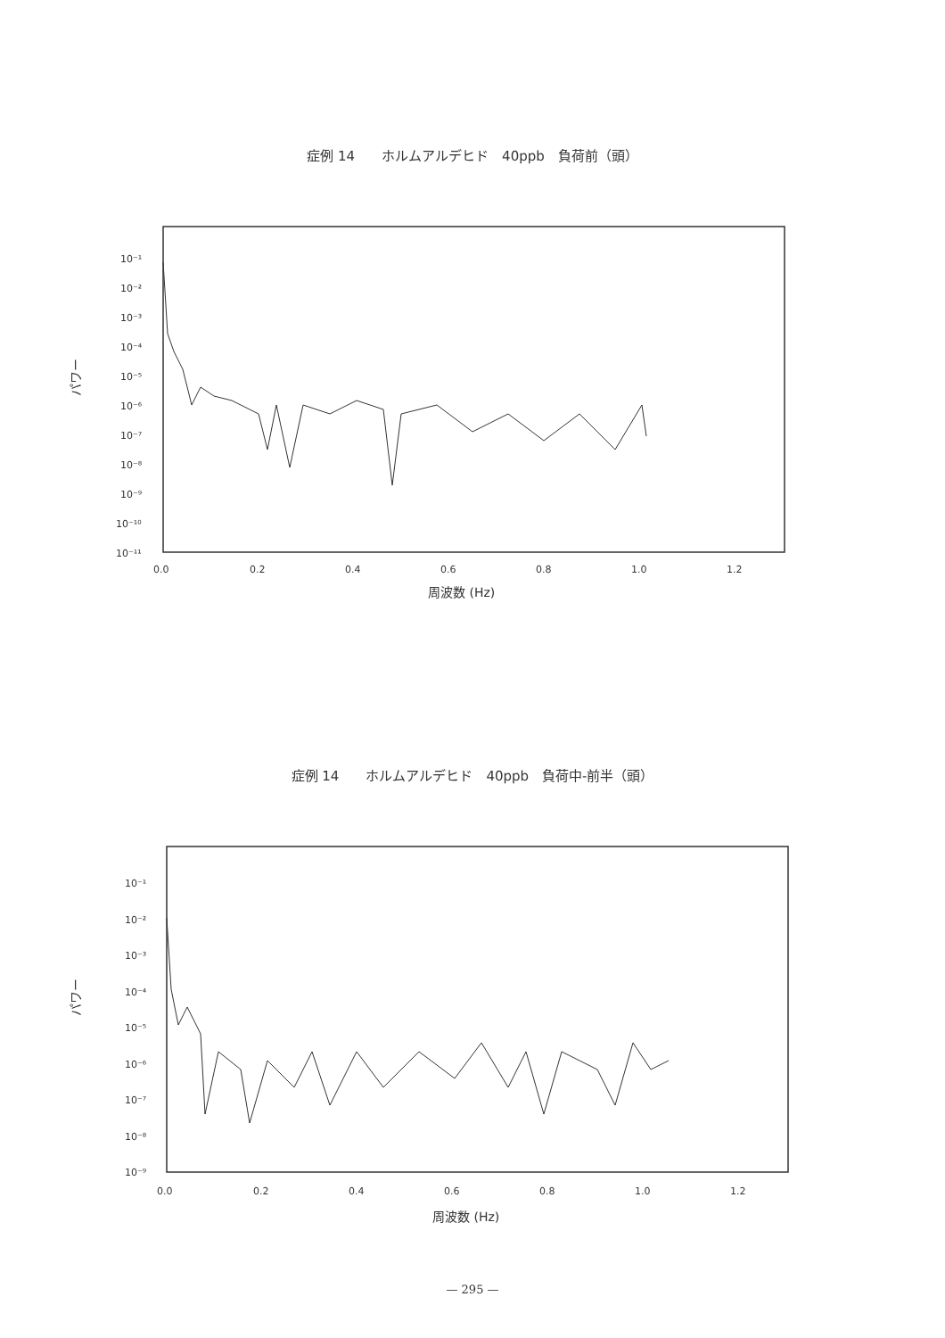症例 14　　ホルムアルデヒド　40ppb　負荷前（頭）
パワー
10⁻¹
10⁻²
10⁻³
10⁻⁴
10⁻⁵
10⁻⁶
10⁻⁷
10⁻⁸
10⁻⁹
10⁻¹⁰
10⁻¹¹
0.0
0.2
0.4
0.6
0.8
1.0
1.2
周波数 (Hz)
症例 14　　ホルムアルデヒド　40ppb　負荷中-前半（頭）
パワー
10⁻¹
10⁻²
10⁻³
10⁻⁴
10⁻⁵
10⁻⁶
10⁻⁷
10⁻⁸
10⁻⁹
0.0
0.2
0.4
0.6
0.8
1.0
1.2
周波数 (Hz)
— 295 —